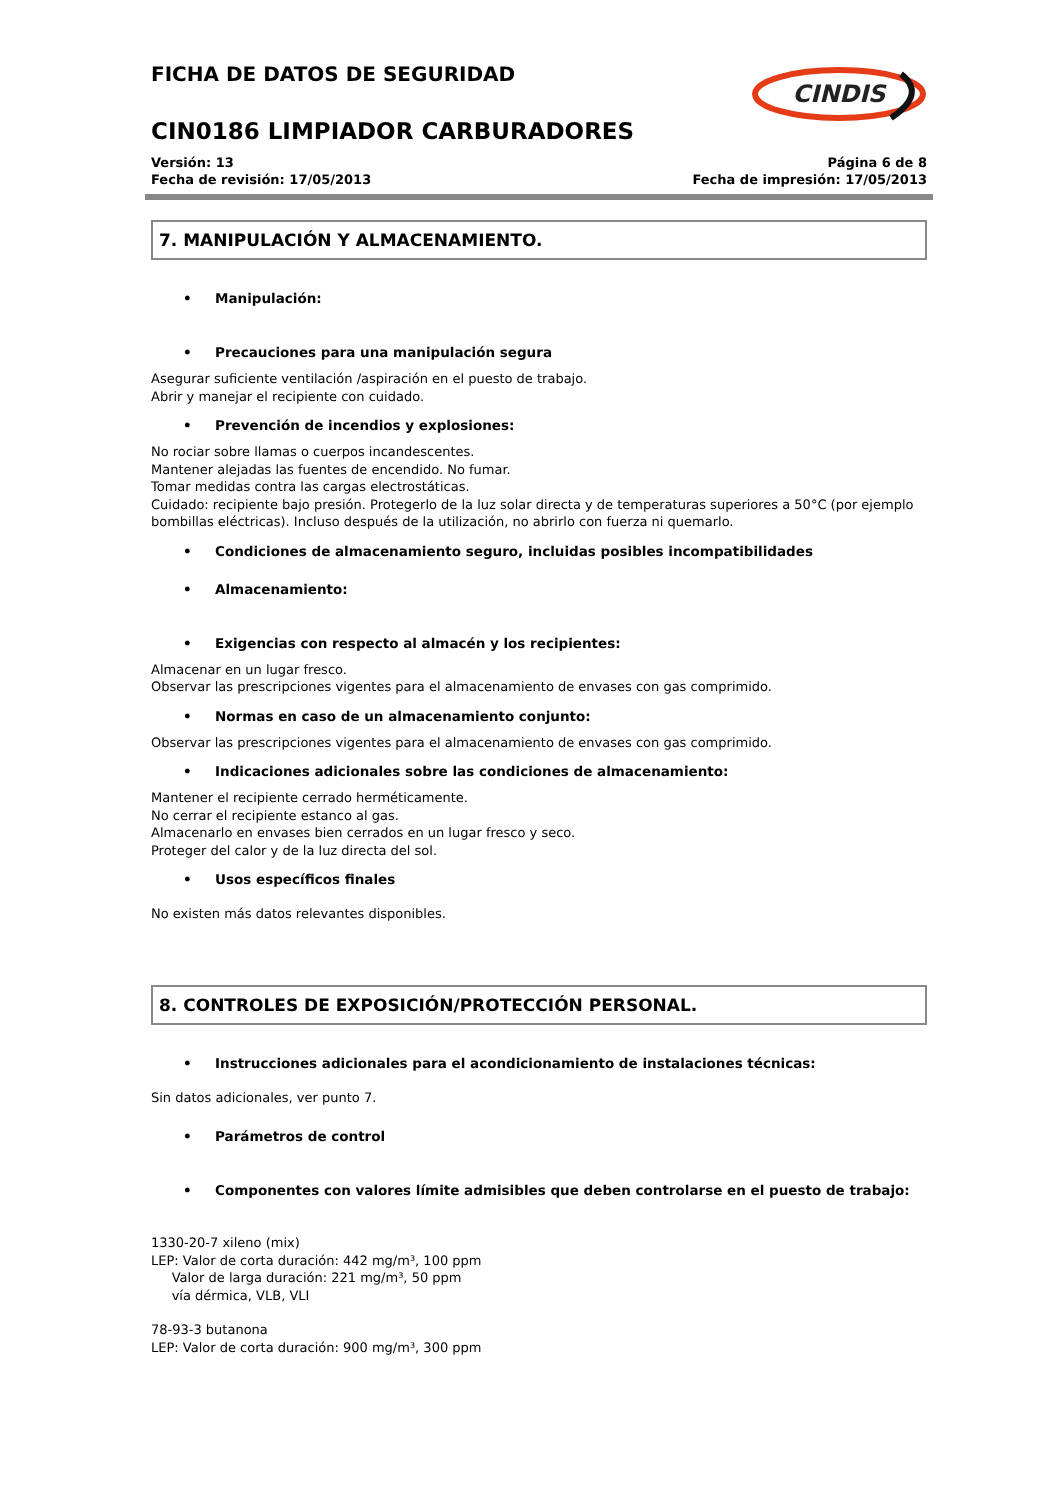FICHA DE DATOS DE SEGURIDAD
CINDIS
CIN0186 LIMPIADOR CARBURADORES
Versión: 13
Fecha de revisión: 17/05/2013
Página 6 de 8
Fecha de impresión: 17/05/2013
7. MANIPULACIÓN Y ALMACENAMIENTO.
• Manipulación:
• Precauciones para una manipulación segura
Asegurar suficiente ventilación /aspiración en el puesto de trabajo.
Abrir y manejar el recipiente con cuidado.
• Prevención de incendios y explosiones:
No rociar sobre llamas o cuerpos incandescentes.
Mantener alejadas las fuentes de encendido. No fumar.
Tomar medidas contra las cargas electrostáticas.
Cuidado: recipiente bajo presión. Protegerlo de la luz solar directa y de temperaturas superiores a 50°C (por ejemplo bombillas eléctricas). Incluso después de la utilización, no abrirlo con fuerza ni quemarlo.
• Condiciones de almacenamiento seguro, incluidas posibles incompatibilidades
• Almacenamiento:
• Exigencias con respecto al almacén y los recipientes:
Almacenar en un lugar fresco.
Observar las prescripciones vigentes para el almacenamiento de envases con gas comprimido.
• Normas en caso de un almacenamiento conjunto:
Observar las prescripciones vigentes para el almacenamiento de envases con gas comprimido.
• Indicaciones adicionales sobre las condiciones de almacenamiento:
Mantener el recipiente cerrado herméticamente.
No cerrar el recipiente estanco al gas.
Almacenarlo en envases bien cerrados en un lugar fresco y seco.
Proteger del calor y de la luz directa del sol.
• Usos específicos finales
No existen más datos relevantes disponibles.
8. CONTROLES DE EXPOSICIÓN/PROTECCIÓN PERSONAL.
• Instrucciones adicionales para el acondicionamiento de instalaciones técnicas:
Sin datos adicionales, ver punto 7.
• Parámetros de control
• Componentes con valores límite admisibles que deben controlarse en el puesto de trabajo:
1330-20-7 xileno (mix)
LEP: Valor de corta duración: 442 mg/m³, 100 ppm
Valor de larga duración: 221 mg/m³, 50 ppm
vía dérmica, VLB, VLI
78-93-3 butanona
LEP: Valor de corta duración: 900 mg/m³, 300 ppm